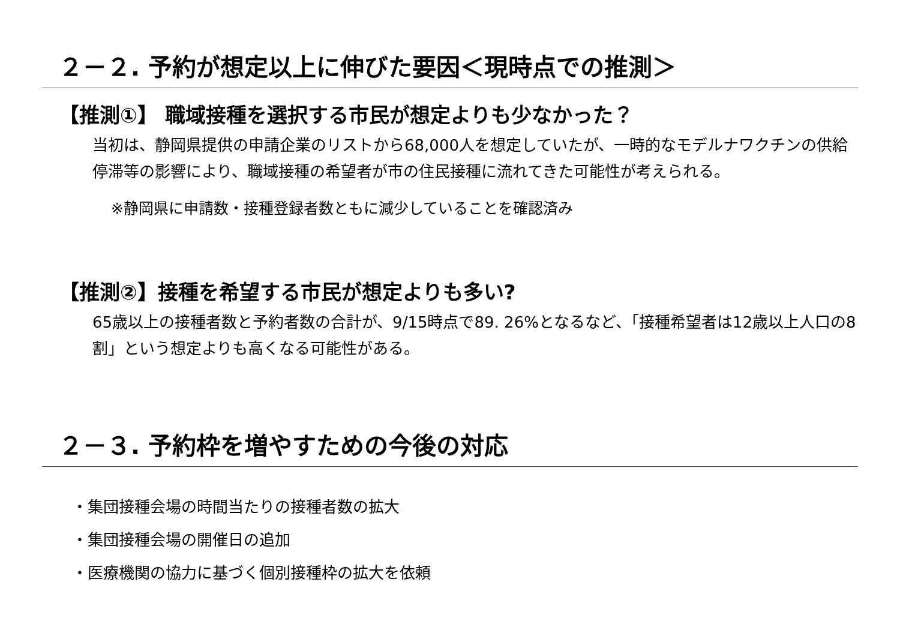２－２. 予約が想定以上に伸びた要因＜現時点での推測＞
【推測①】 職域接種を選択する市民が想定よりも少なかった？
当初は、静岡県提供の申請企業のリストから68,000人を想定していたが、一時的なモデルナワクチンの供給停滞等の影響により、職域接種の希望者が市の住民接種に流れてきた可能性が考えられる。
※静岡県に申請数・接種登録者数ともに減少していることを確認済み
【推測②】接種を希望する市民が想定よりも多い?
65歳以上の接種者数と予約者数の合計が、9/15時点で89. 26%となるなど、「接種希望者は12歳以上人口の8割」という想定よりも高くなる可能性がある。
２－３. 予約枠を増やすための今後の対応
・集団接種会場の時間当たりの接種者数の拡大
・集団接種会場の開催日の追加
・医療機関の協力に基づく個別接種枠の拡大を依頼